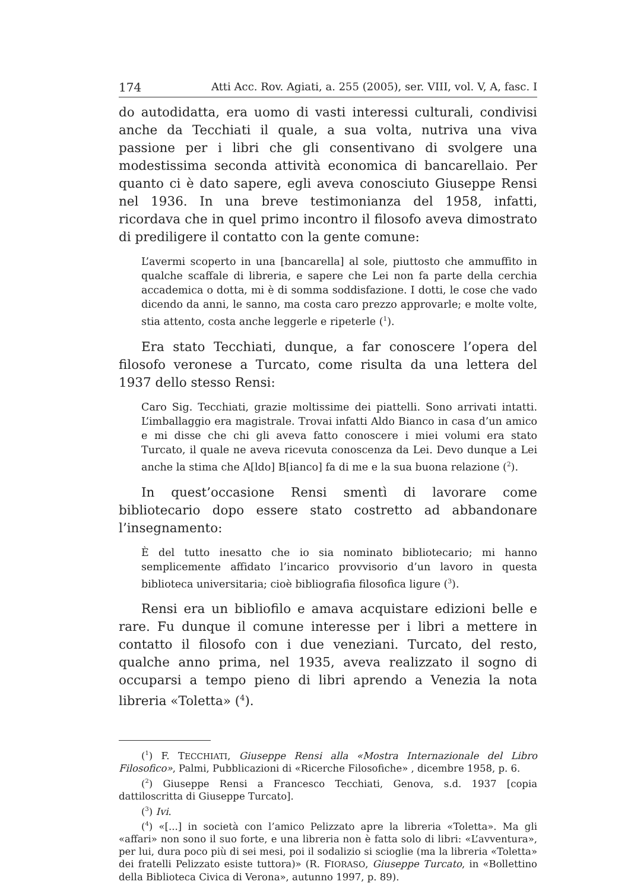174 Atti Acc. Rov. Agiati, a. 255 (2005), ser. VIII, vol. V, A, fasc. I
do autodidatta, era uomo di vasti interessi culturali, condivisi anche da Tecchiati il quale, a sua volta, nutriva una viva passione per i libri che gli consentivano di svolgere una modestissima seconda attività economica di bancarellaio. Per quanto ci è dato sapere, egli aveva conosciuto Giuseppe Rensi nel 1936. In una breve testimonianza del 1958, infatti, ricordava che in quel primo incontro il filosofo aveva dimostrato di prediligere il contatto con la gente comune:
L’avermi scoperto in una [bancarella] al sole, piuttosto che ammuffito in qualche scaffale di libreria, e sapere che Lei non fa parte della cerchia accademica o dotta, mi è di somma soddisfazione. I dotti, le cose che vado dicendo da anni, le sanno, ma costa caro prezzo approvarle; e molte volte, stia attento, costa anche leggerle e ripeterle (<sup>1</sup>).
Era stato Tecchiati, dunque, a far conoscere l’opera del filosofo veronese a Turcato, come risulta da una lettera del 1937 dello stesso Rensi:
Caro Sig. Tecchiati, grazie moltissime dei piattelli. Sono arrivati intatti. L’imballaggio era magistrale. Trovai infatti Aldo Bianco in casa d’un amico e mi disse che chi gli aveva fatto conoscere i miei volumi era stato Turcato, il quale ne aveva ricevuta conoscenza da Lei. Devo dunque a Lei anche la stima che A[ldo] B[ianco] fa di me e la sua buona relazione (<sup>2</sup>).
In quest’occasione Rensi smentì di lavorare come bibliotecario dopo essere stato costretto ad abbandonare l’insegnamento:
È del tutto inesatto che io sia nominato bibliotecario; mi hanno semplicemente affidato l’incarico provvisorio d’un lavoro in questa biblioteca universitaria; cioè bibliografia filosofica ligure (<sup>3</sup>).
Rensi era un bibliofilo e amava acquistare edizioni belle e rare. Fu dunque il comune interesse per i libri a mettere in contatto il filosofo con i due veneziani. Turcato, del resto, qualche anno prima, nel 1935, aveva realizzato il sogno di occuparsi a tempo pieno di libri aprendo a Venezia la nota libreria «Toletta» (<sup>4</sup>).
(<sup>1</sup>) F. TECCHIATI, Giuseppe Rensi alla «Mostra Internazionale del Libro Filosofico», Palmi, Pubblicazioni di «Ricerche Filosofiche» , dicembre 1958, p. 6.
(<sup>2</sup>) Giuseppe Rensi a Francesco Tecchiati, Genova, s.d. 1937 [copia dattiloscritta di Giuseppe Turcato].
(<sup>3</sup>) Ivi.
(<sup>4</sup>) «[...] in società con l’amico Pelizzato apre la libreria «Toletta». Ma gli «affari» non sono il suo forte, e una libreria non è fatta solo di libri: «L’avventura», per lui, dura poco più di sei mesi, poi il sodalizio si scioglie (ma la libreria «Toletta» dei fratelli Pelizzato esiste tuttora)» (R. FIORASO, Giuseppe Turcato, in «Bollettino della Biblioteca Civica di Verona», autunno 1997, p. 89).